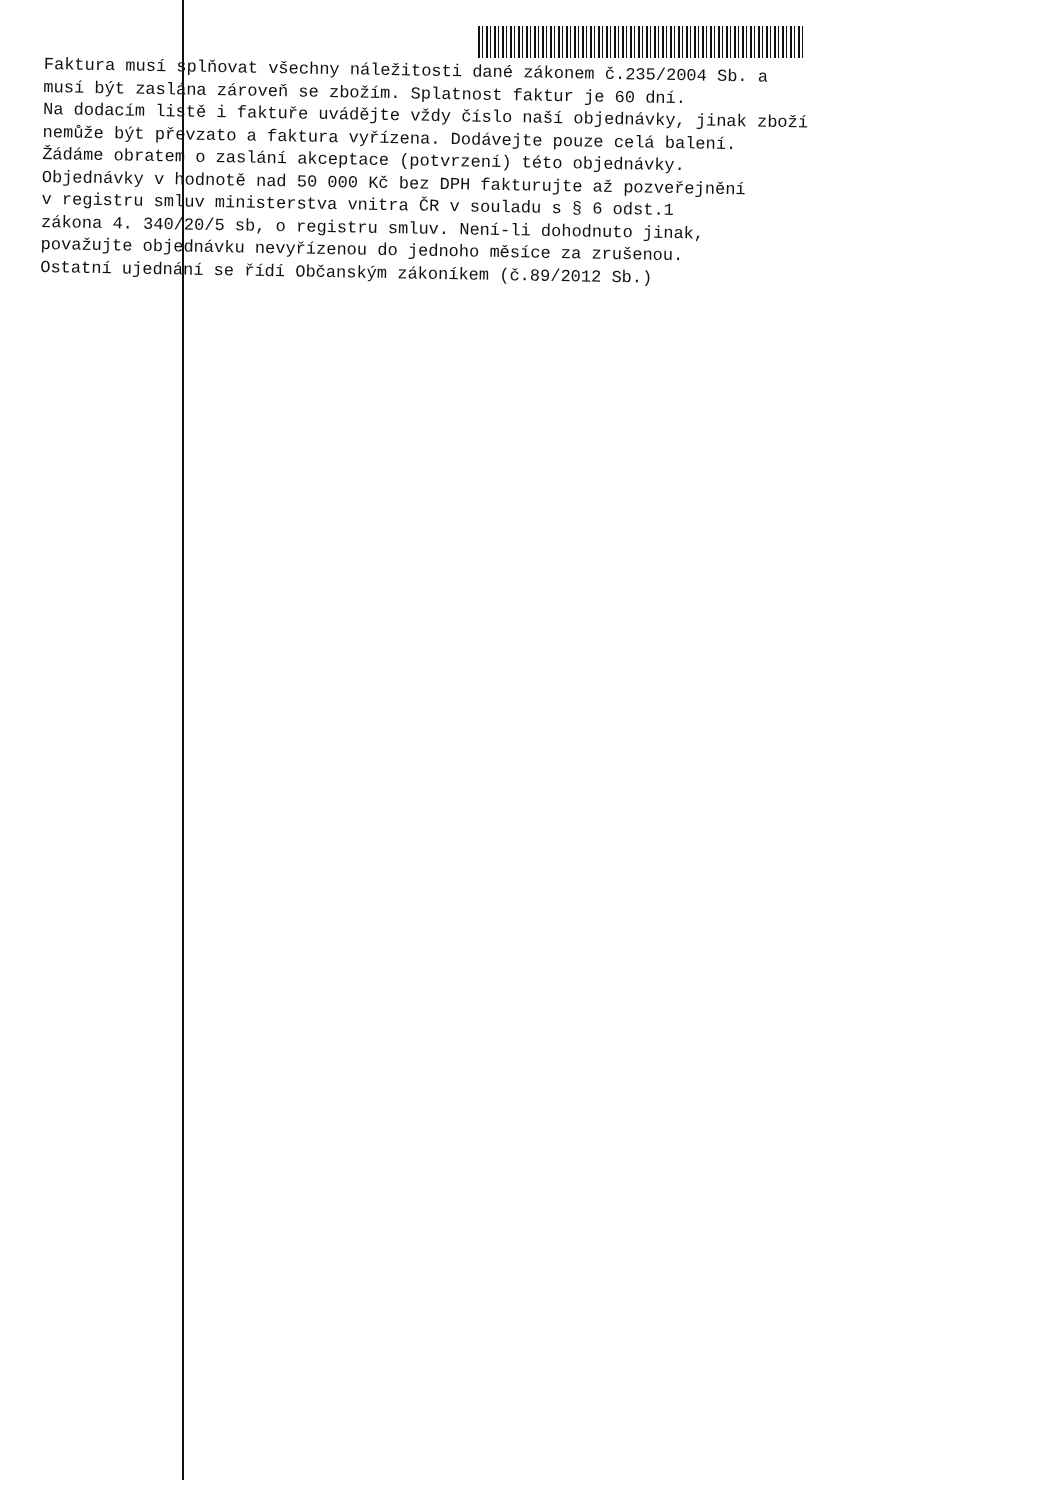Faktura musí splňovat všechny náležitosti dané zákonem č.235/2004 Sb. a musí být zaslána zároveň se zbožím. Splatnost faktur je 60 dní. Na dodacím listě i faktuře uvádějte vždy číslo naší objednávky, jinak zboží nemůže být převzato a faktura vyřízena. Dodávejte pouze celá balení. Žádáme obratem o zaslání akceptace (potvrzení) této objednávky. Objednávky v hodnotě nad 50 000 Kč bez DPH fakturujte až pozveřejnění v registru smluv ministerstva vnitra ČR v souladu s § 6 odst.1 zákona 4. 340/20/5 sb, o registru smluv. Není-li dohodnuto jinak, považujte objednávku nevyřízenou do jednoho měsíce za zrušenou. Ostatní ujednání se řídí Občanským zákoníkem (č.89/2012 Sb.)